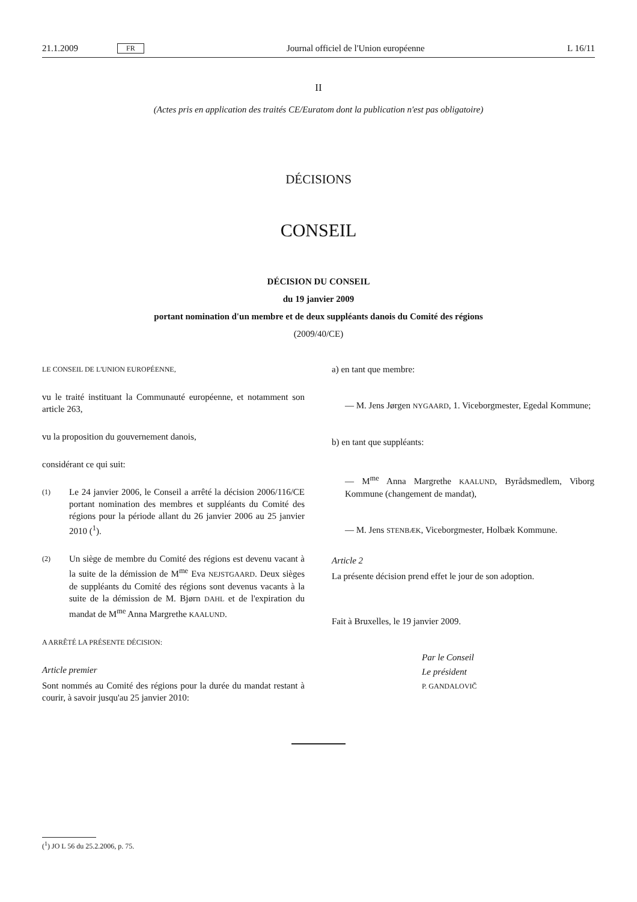21.1.2009 FR Journal officiel de l'Union européenne L 16/11
II
(Actes pris en application des traités CE/Euratom dont la publication n'est pas obligatoire)
DÉCISIONS
CONSEIL
DÉCISION DU CONSEIL
du 19 janvier 2009
portant nomination d'un membre et de deux suppléants danois du Comité des régions
(2009/40/CE)
LE CONSEIL DE L'UNION EUROPÉENNE,
vu le traité instituant la Communauté européenne, et notamment son article 263,
vu la proposition du gouvernement danois,
considérant ce qui suit:
(1)
Le 24 janvier 2006, le Conseil a arrêté la décision 2006/116/CE portant nomination des membres et suppléants du Comité des régions pour la période allant du 26 janvier 2006 au 25 janvier 2010 (<sup>1</sup>).
(2)
Un siège de membre du Comité des régions est devenu vacant à la suite de la démission de M<sup>me</sup> Eva NEJSTGAARD. Deux sièges de suppléants du Comité des régions sont devenus vacants à la suite de la démission de M. Bjørn DAHL et de l'expiration du mandat de M<sup>me</sup> Anna Margrethe KAALUND.
A ARRÊTÉ LA PRÉSENTE DÉCISION:
Article premier
Sont nommés au Comité des régions pour la durée du mandat restant à courir, à savoir jusqu'au 25 janvier 2010:
a) en tant que membre:
— M. Jens Jørgen NYGAARD, 1. Viceborgmester, Egedal Kommune;
b) en tant que suppléants:
— M<sup>me</sup> Anna Margrethe KAALUND, Byrådsmedlem, Viborg Kommune (changement de mandat),
— M. Jens STENBÆK, Viceborgmester, Holbæk Kommune.
Article 2
La présente décision prend effet le jour de son adoption.
Fait à Bruxelles, le 19 janvier 2009.
Par le Conseil
Le président
P. GANDALOVIČ
(<sup>1</sup>) JO L 56 du 25.2.2006, p. 75.